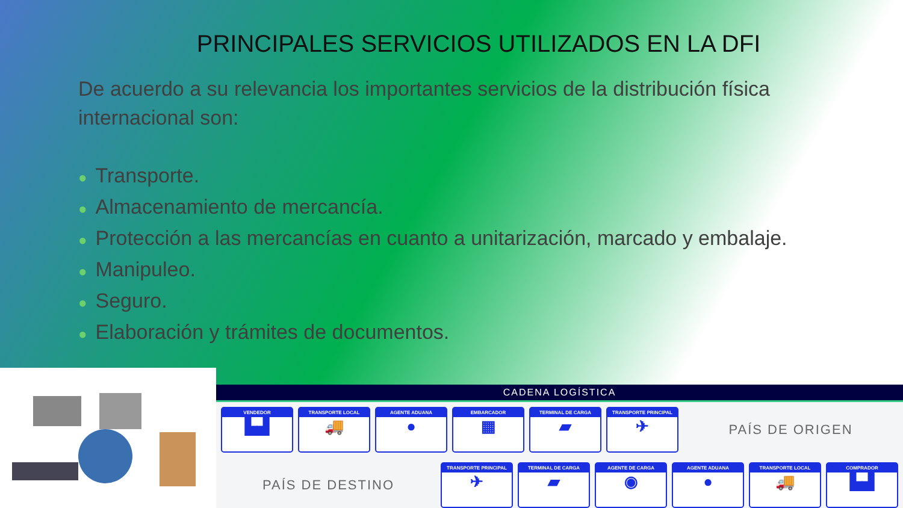PRINCIPALES SERVICIOS UTILIZADOS EN LA DFI
De acuerdo a su relevancia los importantes servicios de la distribución física internacional son:
● Transporte.
● Almacenamiento de mercancía.
● Protección a las mercancías en cuanto a unitarización, marcado y embalaje.
● Manipuleo.
● Seguro.
● Elaboración y trámites de documentos.
CADENA LOGÍSTICA
VENDEDOR
▙▟
TRANSPORTE LOCAL
🚚
AGENTE ADUANA
●
EMBARCADOR
▦
TERMINAL DE CARGA
▰
TRANSPORTE PRINCIPAL
✈
PAÍS DE ORIGEN
PAÍS DE DESTINO
TRANSPORTE PRINCIPAL
✈
TERMINAL DE CARGA
▰
AGENTE DE CARGA
◉
AGENTE ADUANA
●
TRANSPORTE LOCAL
🚚
COMPRADOR
▙▟